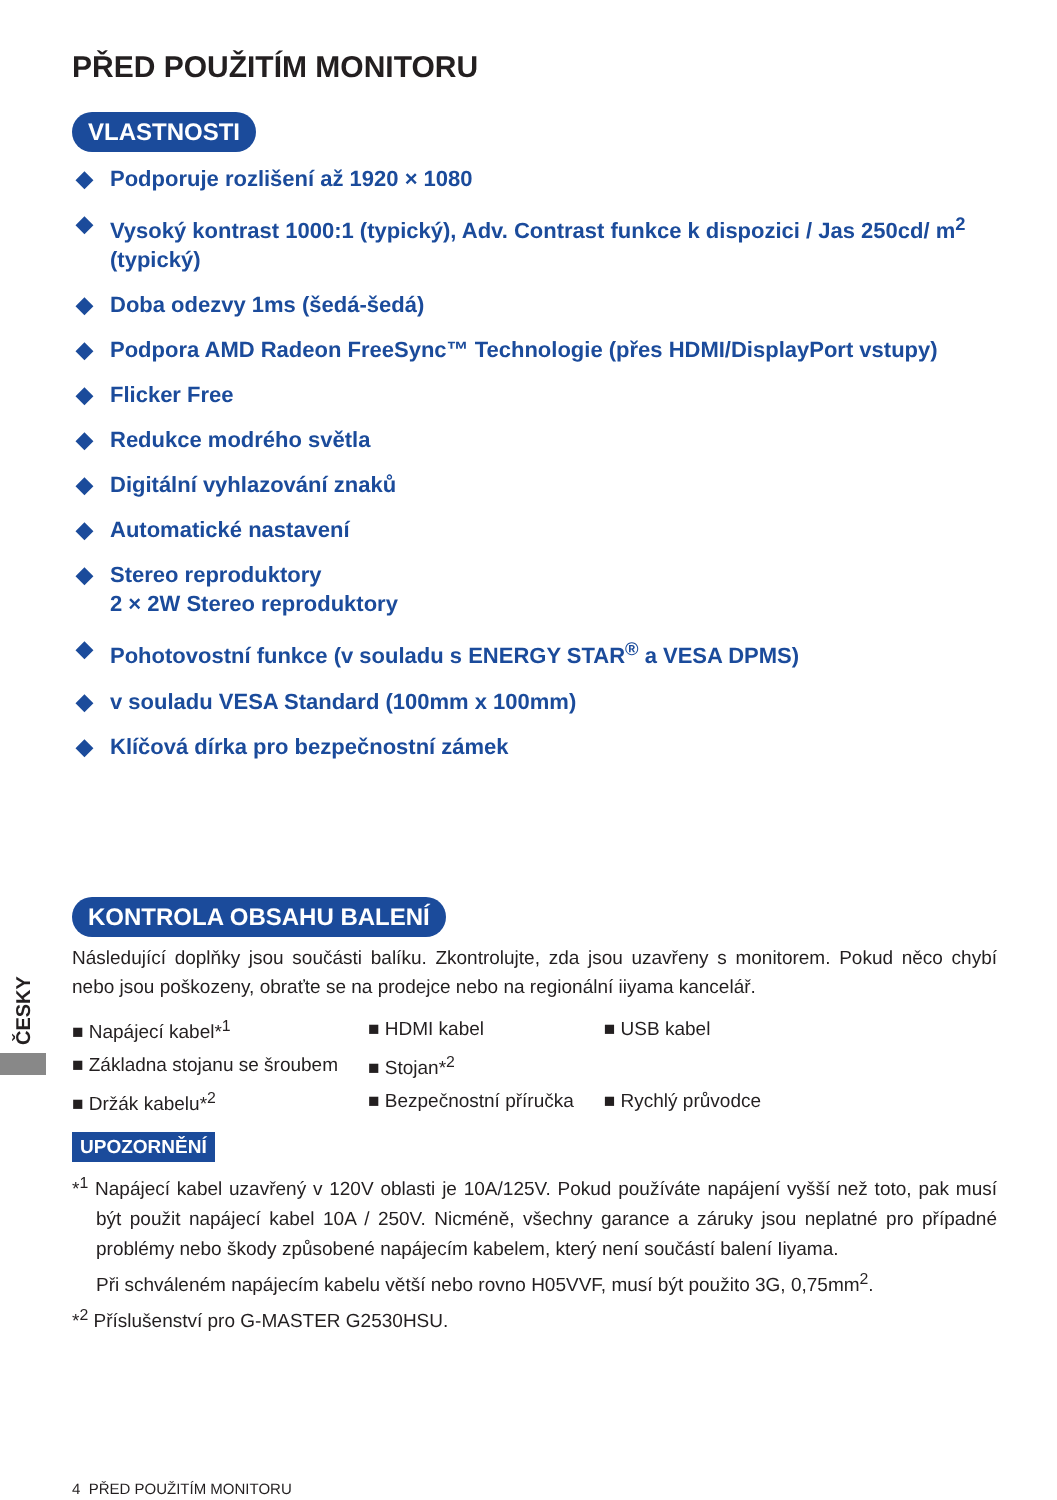PŘED POUŽITÍM MONITORU
VLASTNOSTI
◆ Podporuje rozlišení až 1920 × 1080
◆ Vysoký kontrast 1000:1 (typický), Adv. Contrast funkce k dispozici / Jas 250cd/ m<sup>2</sup> (typický)
◆ Doba odezvy 1ms (šedá-šedá)
◆ Podpora AMD Radeon FreeSync™ Technologie (přes HDMI/DisplayPort vstupy)
◆ Flicker Free
◆ Redukce modrého světla
◆ Digitální vyhlazování znaků
◆ Automatické nastavení
◆ Stereo reproduktory
2 × 2W Stereo reproduktory
◆ Pohotovostní funkce (v souladu s ENERGY STAR<sup>®</sup> a VESA DPMS)
◆ v souladu VESA Standard (100mm x 100mm)
◆ Klíčová dírka pro bezpečnostní zámek
KONTROLA OBSAHU BALENÍ
Následující doplňky jsou součásti balíku. Zkontrolujte, zda jsou uzavřeny s monitorem. Pokud něco chybí nebo jsou poškozeny, obraťte se na prodejce nebo na regionální iiyama kancelář.
| ■ Napájecí kabel*<sup>1</sup> | ■ HDMI kabel | ■ USB kabel |
| ■ Základna stojanu se šroubem | ■ Stojan*<sup>2</sup> | |
| ■ Držák kabelu*<sup>2</sup> | ■ Bezpečnostní příručka | ■ Rychlý průvodce |
UPOZORNĚNÍ
*<sup>1</sup> Napájecí kabel uzavřený v 120V oblasti je 10A/125V. Pokud používáte napájení vyšší než toto, pak musí být použit napájecí kabel 10A / 250V. Nicméně, všechny garance a záruky jsou neplatné pro případné problémy nebo škody způsobené napájecím kabelem, který není součástí balení Iiyama.
Při schváleném napájecím kabelu větší nebo rovno H05VVF, musí být použito 3G, 0,75mm<sup>2</sup>.
*<sup>2</sup> Příslušenství pro G-MASTER G2530HSU.
ČESKY
4 PŘED POUŽITÍM MONITORU